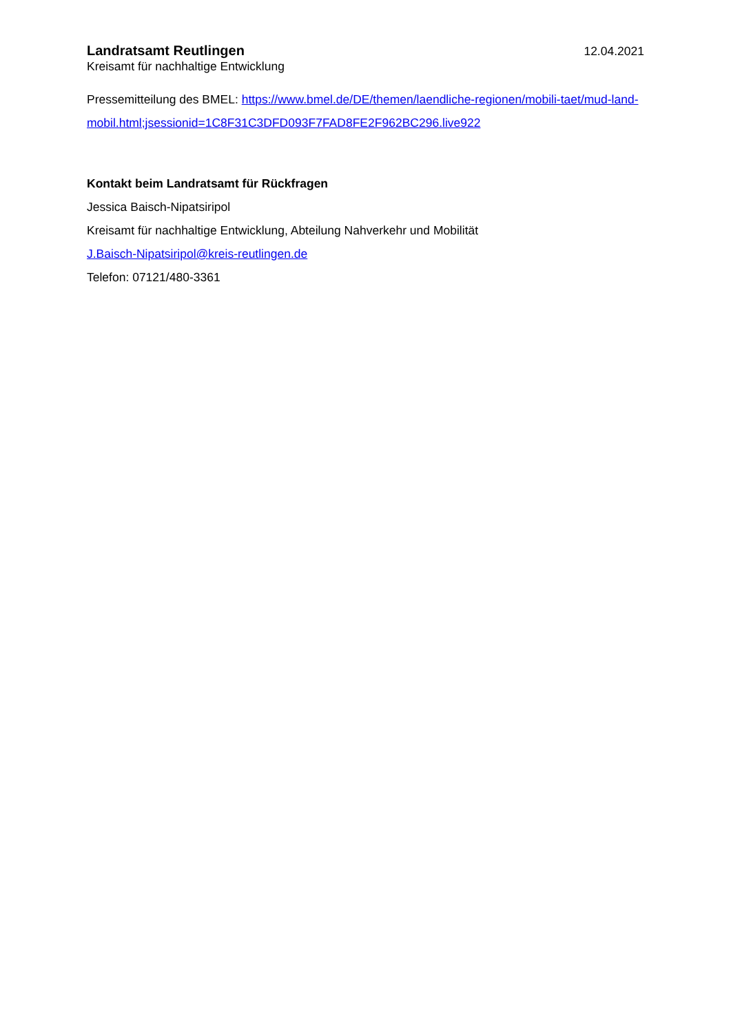Landratsamt Reutlingen 12.04.2021
Kreisamt für nachhaltige Entwicklung
Pressemitteilung des BMEL: https://www.bmel.de/DE/themen/laendliche-regionen/mobili-taet/mud-land-mobil.html;jsessionid=1C8F31C3DFD093F7FAD8FE2F962BC296.live922
Kontakt beim Landratsamt für Rückfragen
Jessica Baisch-Nipatsiripol
Kreisamt für nachhaltige Entwicklung, Abteilung Nahverkehr und Mobilität
J.Baisch-Nipatsiripol@kreis-reutlingen.de
Telefon: 07121/480-3361